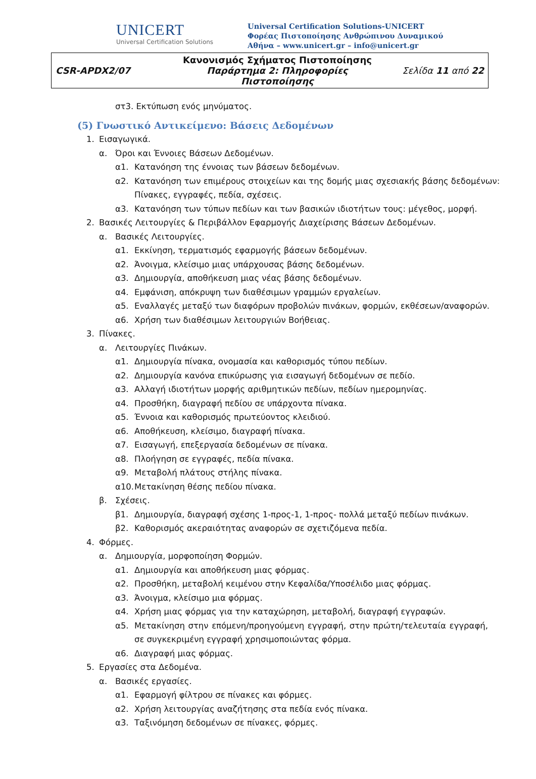UNICERT
Universal Certification Solutions
Universal Certification Solutions-UNICERT
Φορέας Πιστοποίησης Ανθρώπινου Δυναμικού
Αθήνα – www.unicert.gr – info@unicert.gr
| CSR-APDX2/07 | Κανονισμός Σχήματος Πιστοποίησης Παράρτημα 2: Πληροφορίες Πιστοποίησης | Σελίδα 11 από 22 |
στ3. Εκτύπωση ενός μηνύματος.
(5) Γνωστικό Αντικείμενο: Βάσεις Δεδομένων
1. Εισαγωγικά.
α. Όροι και Έννοιες Βάσεων Δεδομένων.
α1. Κατανόηση της έννοιας των βάσεων δεδομένων.
α2. Κατανόηση των επιμέρους στοιχείων και της δομής μιας σχεσιακής βάσης δεδομένων: Πίνακες, εγγραφές, πεδία, σχέσεις.
α3. Κατανόηση των τύπων πεδίων και των βασικών ιδιοτήτων τους: μέγεθος, μορφή.
2. Βασικές Λειτουργίες & Περιβάλλον Εφαρμογής Διαχείρισης Βάσεων Δεδομένων.
α. Βασικές Λειτουργίες.
α1. Εκκίνηση, τερματισμός εφαρμογής βάσεων δεδομένων.
α2. Άνοιγμα, κλείσιμο μιας υπάρχουσας βάσης δεδομένων.
α3. Δημιουργία, αποθήκευση μιας νέας βάσης δεδομένων.
α4. Εμφάνιση, απόκρυψη των διαθέσιμων γραμμών εργαλείων.
α5. Εναλλαγές μεταξύ των διαφόρων προβολών πινάκων, φορμών, εκθέσεων/αναφορών.
α6. Χρήση των διαθέσιμων λειτουργιών Βοήθειας.
3. Πίνακες.
α. Λειτουργίες Πινάκων.
α1. Δημιουργία πίνακα, ονομασία και καθορισμός τύπου πεδίων.
α2. Δημιουργία κανόνα επικύρωσης για εισαγωγή δεδομένων σε πεδίο.
α3. Αλλαγή ιδιοτήτων μορφής αριθμητικών πεδίων, πεδίων ημερομηνίας.
α4. Προσθήκη, διαγραφή πεδίου σε υπάρχοντα πίνακα.
α5. Έννοια και καθορισμός πρωτεύοντος κλειδιού.
α6. Αποθήκευση, κλείσιμο, διαγραφή πίνακα.
α7. Εισαγωγή, επεξεργασία δεδομένων σε πίνακα.
α8. Πλοήγηση σε εγγραφές, πεδία πίνακα.
α9. Μεταβολή πλάτους στήλης πίνακα.
α10. Μετακίνηση θέσης πεδίου πίνακα.
β. Σχέσεις.
β1. Δημιουργία, διαγραφή σχέσης 1-προς-1, 1-προς- πολλά μεταξύ πεδίων πινάκων.
β2. Καθορισμός ακεραιότητας αναφορών σε σχετιζόμενα πεδία.
4. Φόρμες.
α. Δημιουργία, μορφοποίηση Φορμών.
α1. Δημιουργία και αποθήκευση μιας φόρμας.
α2. Προσθήκη, μεταβολή κειμένου στην Κεφαλίδα/Υποσέλιδο μιας φόρμας.
α3. Άνοιγμα, κλείσιμο μια φόρμας.
α4. Χρήση μιας φόρμας για την καταχώρηση, μεταβολή, διαγραφή εγγραφών.
α5. Μετακίνηση στην επόμενη/προηγούμενη εγγραφή, στην πρώτη/τελευταία εγγραφή, σε συγκεκριμένη εγγραφή χρησιμοποιώντας φόρμα.
α6. Διαγραφή μιας φόρμας.
5. Εργασίες στα Δεδομένα.
α. Βασικές εργασίες.
α1. Εφαρμογή φίλτρου σε πίνακες και φόρμες.
α2. Χρήση λειτουργίας αναζήτησης στα πεδία ενός πίνακα.
α3. Ταξινόμηση δεδομένων σε πίνακες, φόρμες.